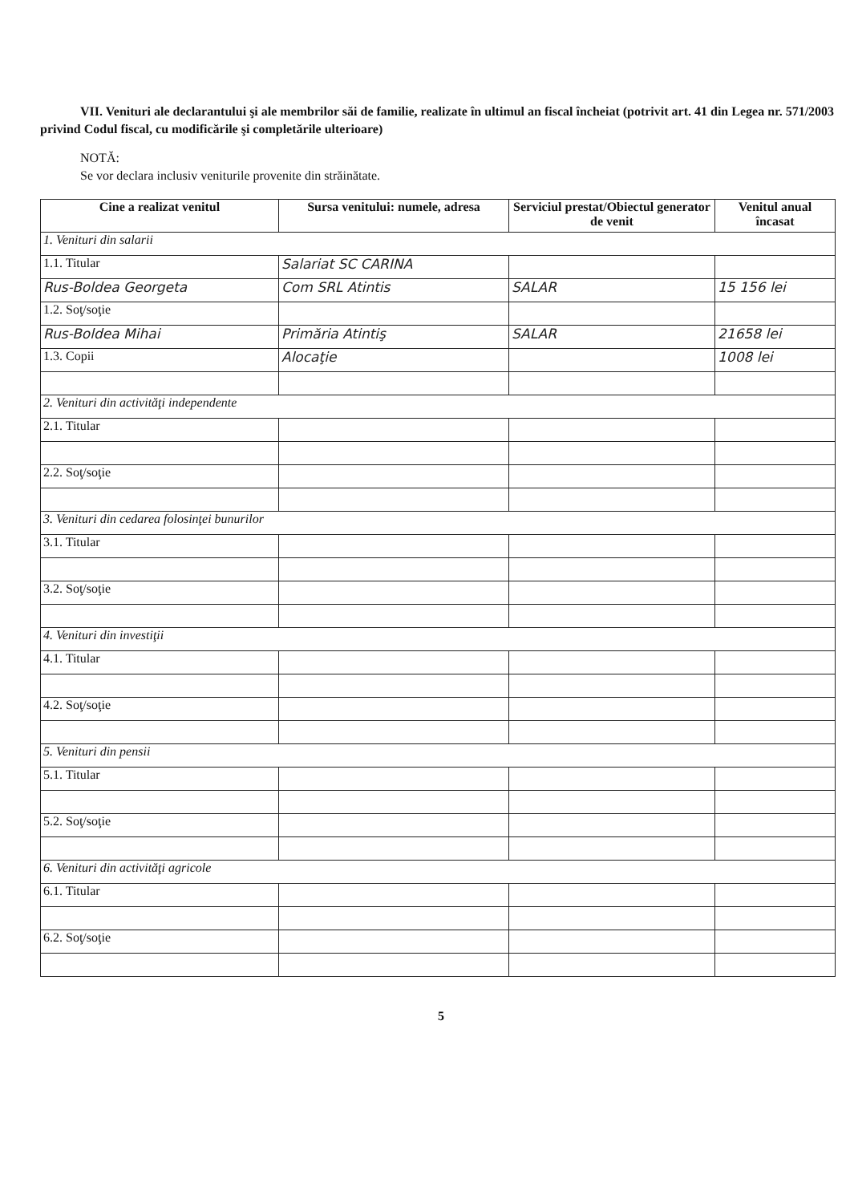VII. Venituri ale declarantului şi ale membrilor săi de familie, realizate în ultimul an fiscal încheiat (potrivit art. 41 din Legea nr. 571/2003 privind Codul fiscal, cu modificările şi completările ulterioare)
NOTĂ:
Se vor declara inclusiv veniturile provenite din străinătate.
| Cine a realizat venitul | Sursa venitului: numele, adresa | Serviciul prestat/Obiectul generator de venit | Venitul anual încasat |
| --- | --- | --- | --- |
| 1. Venituri din salarii | | | |
| 1.1. Titular | Salariat SC CARINA | | |
| Rus-Boldea Georgeta | Com SRL Atintis | SALAR | 15 156 lei |
| 1.2. Soţ/soţie | | | |
| Rus-Boldea Mihai | Primăria Atintiş | SALAR | 21658 lei |
| 1.3. Copii | Alocaţie | | 1008 lei |
| 2. Venituri din activităţi independente | | | |
| 2.1. Titular | | | |
| 2.2. Soţ/soţie | | | |
| 3. Venituri din cedarea folosinţei bunurilor | | | |
| 3.1. Titular | | | |
| 3.2. Soţ/soţie | | | |
| 4. Venituri din investiţii | | | |
| 4.1. Titular | | | |
| 4.2. Soţ/soţie | | | |
| 5. Venituri din pensii | | | |
| 5.1. Titular | | | |
| 5.2. Soţ/soţie | | | |
| 6. Venituri din activităţi agricole | | | |
| 6.1. Titular | | | |
| 6.2. Soţ/soţie | | | |
5